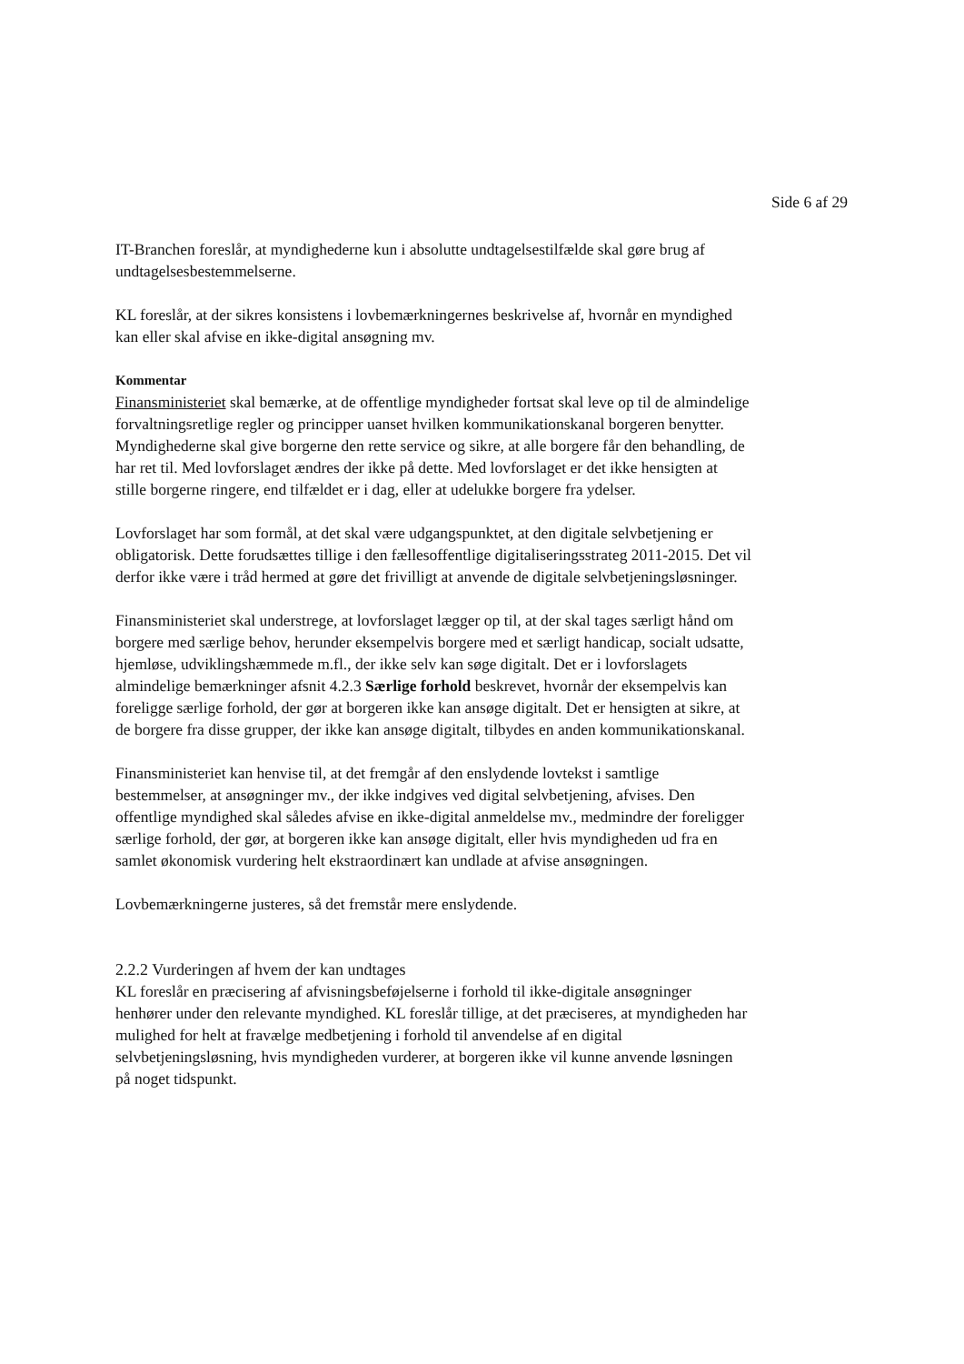Side 6 af 29
IT-Branchen foreslår, at myndighederne kun i absolutte undtagelsestilfælde skal gøre brug af undtagelsesbestemmelserne.
KL foreslår, at der sikres konsistens i lovbemærkningernes beskrivelse af, hvornår en myndighed kan eller skal afvise en ikke-digital ansøgning mv.
Kommentar
Finansministeriet skal bemærke, at de offentlige myndigheder fortsat skal leve op til de almindelige forvaltningsretlige regler og principper uanset hvilken kommunikationskanal borgeren benytter. Myndighederne skal give borgerne den rette service og sikre, at alle borgere får den behandling, de har ret til. Med lovforslaget ændres der ikke på dette. Med lovforslaget er det ikke hensigten at stille borgerne ringere, end tilfældet er i dag, eller at udelukke borgere fra ydelser.
Lovforslaget har som formål, at det skal være udgangspunktet, at den digitale selvbetjening er obligatorisk. Dette forudsættes tillige i den fællesoffentlige digitaliseringsstrateg 2011-2015. Det vil derfor ikke være i tråd hermed at gøre det frivilligt at anvende de digitale selvbetjeningsløsninger.
Finansministeriet skal understrege, at lovforslaget lægger op til, at der skal tages særligt hånd om borgere med særlige behov, herunder eksempelvis borgere med et særligt handicap, socialt udsatte, hjemløse, udviklingshæmmede m.fl., der ikke selv kan søge digitalt. Det er i lovforslagets almindelige bemærkninger afsnit 4.2.3 Særlige forhold beskrevet, hvornår der eksempelvis kan foreligge særlige forhold, der gør at borgeren ikke kan ansøge digitalt. Det er hensigten at sikre, at de borgere fra disse grupper, der ikke kan ansøge digitalt, tilbydes en anden kommunikationskanal.
Finansministeriet kan henvise til, at det fremgår af den enslydende lovtekst i samtlige bestemmelser, at ansøgninger mv., der ikke indgives ved digital selvbetjening, afvises. Den offentlige myndighed skal således afvise en ikke-digital anmeldelse mv., medmindre der foreligger særlige forhold, der gør, at borgeren ikke kan ansøge digitalt, eller hvis myndigheden ud fra en samlet økonomisk vurdering helt ekstraordinært kan undlade at afvise ansøgningen.
Lovbemærkningerne justeres, så det fremstår mere enslydende.
2.2.2 Vurderingen af hvem der kan undtages
KL foreslår en præcisering af afvisningsbeføjelserne i forhold til ikke-digitale ansøgninger henhører under den relevante myndighed. KL foreslår tillige, at det præciseres, at myndigheden har mulighed for helt at fravælge medbetjening i forhold til anvendelse af en digital selvbetjeningsløsning, hvis myndigheden vurderer, at borgeren ikke vil kunne anvende løsningen på noget tidspunkt.